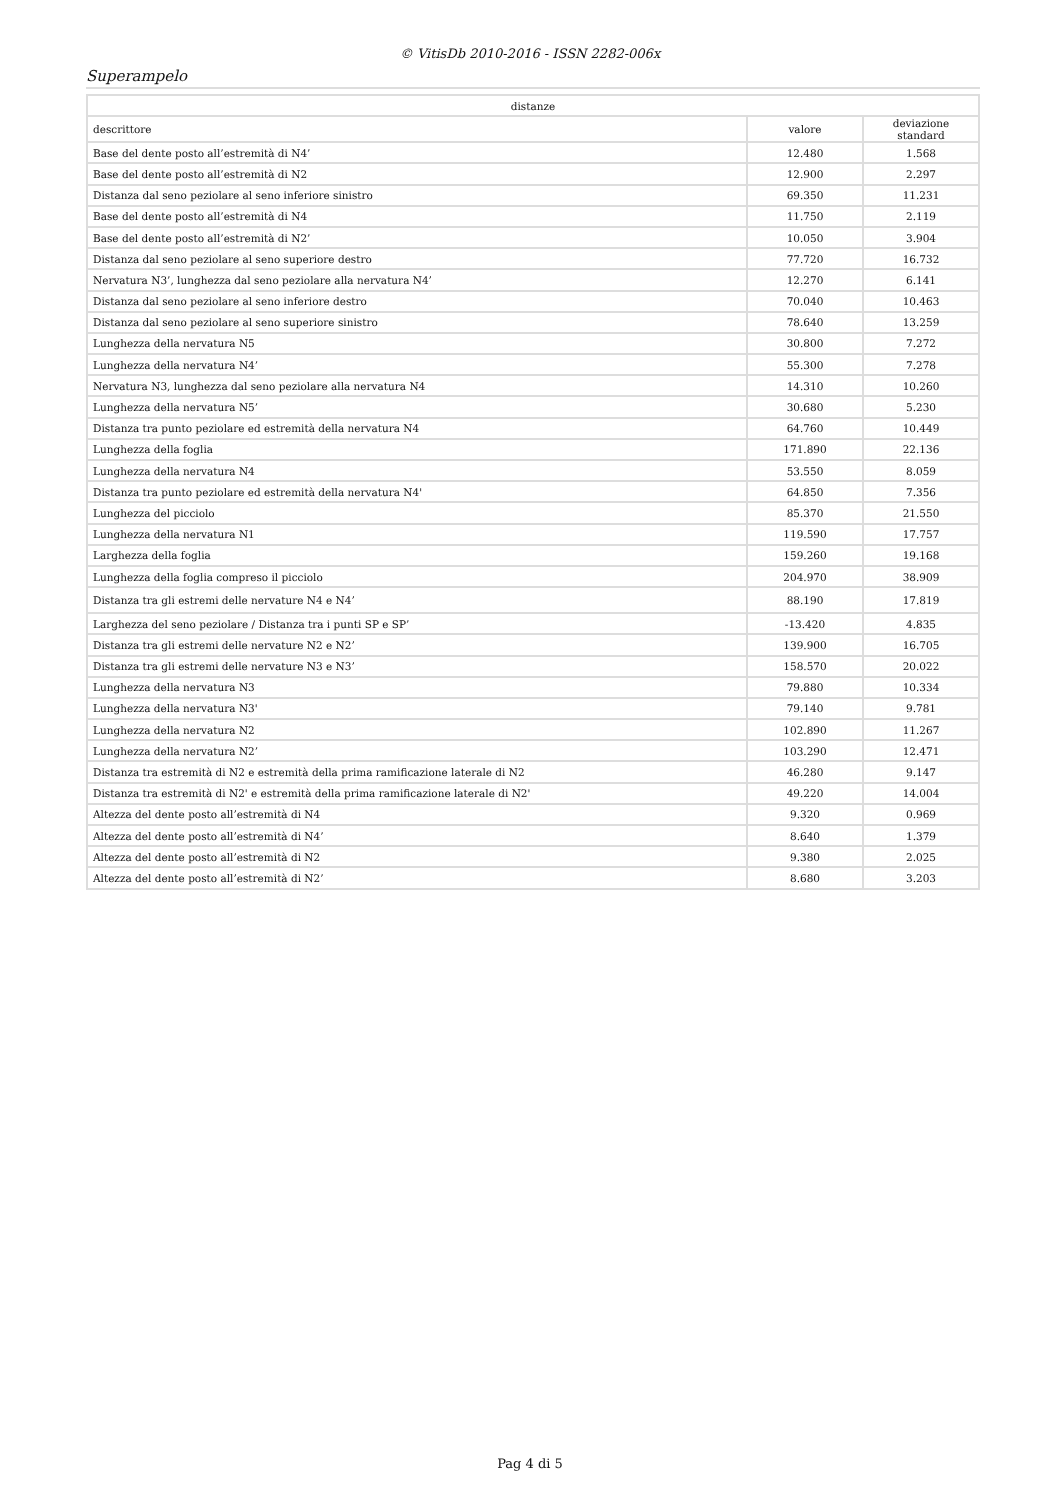© VitisDb 2010-2016 - ISSN 2282-006x
Superampelo
| distanze | | |
| --- | --- | --- |
| descrittore | valore | deviazione standard |
| Base del dente posto all’estremità di N4’ | 12.480 | 1.568 |
| Base del dente posto all’estremità di N2 | 12.900 | 2.297 |
| Distanza dal seno peziolare al seno inferiore sinistro | 69.350 | 11.231 |
| Base del dente posto all’estremità di N4 | 11.750 | 2.119 |
| Base del dente posto all’estremità di N2’ | 10.050 | 3.904 |
| Distanza dal seno peziolare al seno superiore destro | 77.720 | 16.732 |
| Nervatura N3’, lunghezza dal seno peziolare alla nervatura N4’ | 12.270 | 6.141 |
| Distanza dal seno peziolare al seno inferiore destro | 70.040 | 10.463 |
| Distanza dal seno peziolare al seno superiore sinistro | 78.640 | 13.259 |
| Lunghezza della nervatura N5 | 30.800 | 7.272 |
| Lunghezza della nervatura N4’ | 55.300 | 7.278 |
| Nervatura N3, lunghezza dal seno peziolare alla nervatura N4 | 14.310 | 10.260 |
| Lunghezza della nervatura N5’ | 30.680 | 5.230 |
| Distanza tra punto peziolare ed estremità della nervatura N4 | 64.760 | 10.449 |
| Lunghezza della foglia | 171.890 | 22.136 |
| Lunghezza della nervatura N4 | 53.550 | 8.059 |
| Distanza tra punto peziolare ed estremità della nervatura N4' | 64.850 | 7.356 |
| Lunghezza del picciolo | 85.370 | 21.550 |
| Lunghezza della nervatura N1 | 119.590 | 17.757 |
| Larghezza della foglia | 159.260 | 19.168 |
| Lunghezza della foglia compreso il picciolo | 204.970 | 38.909 |
| Distanza tra gli estremi delle nervature N4 e N4’ | 88.190 | 17.819 |
| Larghezza del seno peziolare / Distanza tra i punti SP e SP’ | -13.420 | 4.835 |
| Distanza tra gli estremi delle nervature N2 e N2’ | 139.900 | 16.705 |
| Distanza tra gli estremi delle nervature N3 e N3’ | 158.570 | 20.022 |
| Lunghezza della nervatura N3 | 79.880 | 10.334 |
| Lunghezza della nervatura N3' | 79.140 | 9.781 |
| Lunghezza della nervatura N2 | 102.890 | 11.267 |
| Lunghezza della nervatura N2’ | 103.290 | 12.471 |
| Distanza tra estremità di N2 e estremità della prima ramificazione laterale di N2 | 46.280 | 9.147 |
| Distanza tra estremità di N2' e estremità della prima ramificazione laterale di N2' | 49.220 | 14.004 |
| Altezza del dente posto all’estremità di N4 | 9.320 | 0.969 |
| Altezza del dente posto all’estremità di N4’ | 8.640 | 1.379 |
| Altezza del dente posto all’estremità di N2 | 9.380 | 2.025 |
| Altezza del dente posto all’estremità di N2’ | 8.680 | 3.203 |
Pag 4 di 5